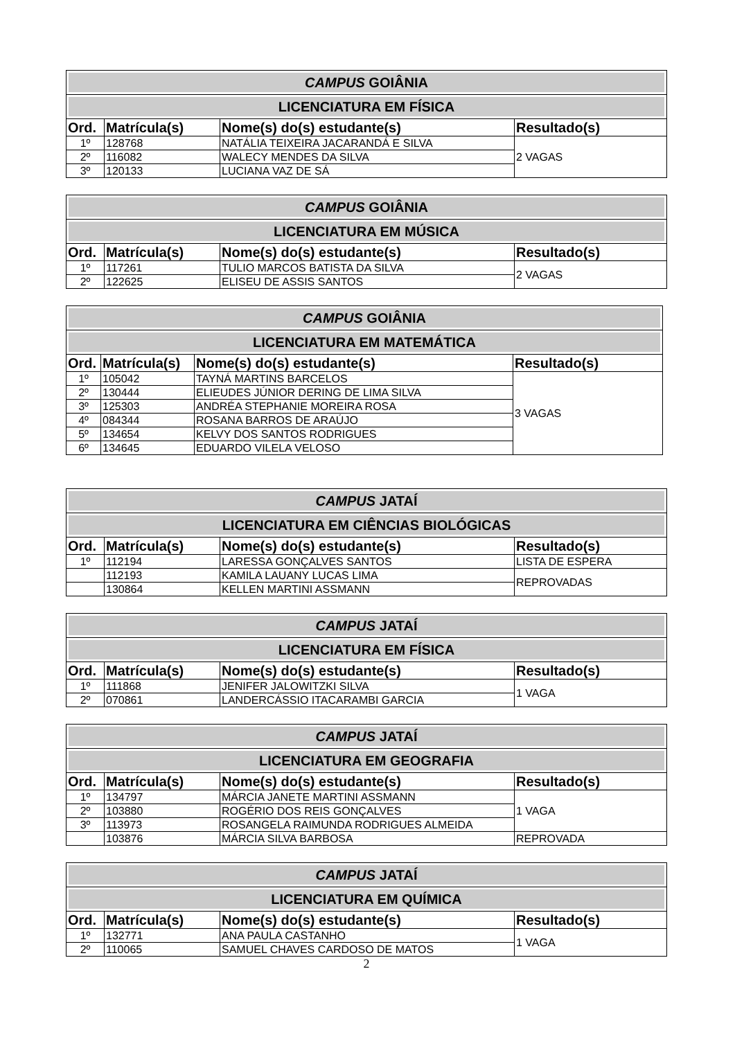| CAMPUS GOIÂNIA | | | |
| LICENCIATURA EM FÍSICA | | | |
| Ord. | Matrícula(s) | Nome(s) do(s) estudante(s) | Resultado(s) |
| 1º | 128768 | NATÁLIA TEIXEIRA JACARANDÁ E SILVA | 2 VAGAS |
| 2º | 116082 | WALECY MENDES DA SILVA | |
| 3º | 120133 | LUCIANA VAZ DE SÁ | |
| CAMPUS GOIÂNIA | | | |
| LICENCIATURA EM MÚSICA | | | |
| Ord. | Matrícula(s) | Nome(s) do(s) estudante(s) | Resultado(s) |
| 1º | 117261 | TULIO MARCOS BATISTA DA SILVA | 2 VAGAS |
| 2º | 122625 | ELISEU DE ASSIS SANTOS | |
| CAMPUS GOIÂNIA | | | |
| LICENCIATURA EM MATEMÁTICA | | | |
| Ord. | Matrícula(s) | Nome(s) do(s) estudante(s) | Resultado(s) |
| 1º | 105042 | TAYNÁ MARTINS BARCELOS | 3 VAGAS |
| 2º | 130444 | ELIEUDES JÚNIOR DERING DE LIMA SILVA | |
| 3º | 125303 | ANDRÉA STEPHANIE MOREIRA ROSA | |
| 4º | 084344 | ROSANA BARROS DE ARAÚJO | |
| 5º | 134654 | KELVY DOS SANTOS RODRIGUES | |
| 6º | 134645 | EDUARDO VILELA VELOSO | |
| CAMPUS JATAÍ | | | |
| LICENCIATURA EM CIÊNCIAS BIOLÓGICAS | | | |
| Ord. | Matrícula(s) | Nome(s) do(s) estudante(s) | Resultado(s) |
| 1º | 112194 | LARESSA GONÇALVES SANTOS | LISTA DE ESPERA |
| | 112193 | KAMILA LAUANY LUCAS LIMA | REPROVADAS |
| | 130864 | KELLEN MARTINI ASSMANN | |
| CAMPUS JATAÍ | | | |
| LICENCIATURA EM FÍSICA | | | |
| Ord. | Matrícula(s) | Nome(s) do(s) estudante(s) | Resultado(s) |
| 1º | 111868 | JENIFER JALOWITZKI SILVA | 1 VAGA |
| 2º | 070861 | LANDERCÁSSIO ITACARAMBI GARCIA | |
| CAMPUS JATAÍ | | | |
| LICENCIATURA EM GEOGRAFIA | | | |
| Ord. | Matrícula(s) | Nome(s) do(s) estudante(s) | Resultado(s) |
| 1º | 134797 | MÁRCIA JANETE MARTINI ASSMANN | 1 VAGA |
| 2º | 103880 | ROGÉRIO DOS REIS GONÇALVES | |
| 3º | 113973 | ROSANGELA RAIMUNDA RODRIGUES ALMEIDA | |
| | 103876 | MÁRCIA SILVA BARBOSA | REPROVADA |
| CAMPUS JATAÍ | | | |
| LICENCIATURA EM QUÍMICA | | | |
| Ord. | Matrícula(s) | Nome(s) do(s) estudante(s) | Resultado(s) |
| 1º | 132771 | ANA PAULA CASTANHO | 1 VAGA |
| 2º | 110065 | SAMUEL CHAVES CARDOSO DE MATOS | |
2